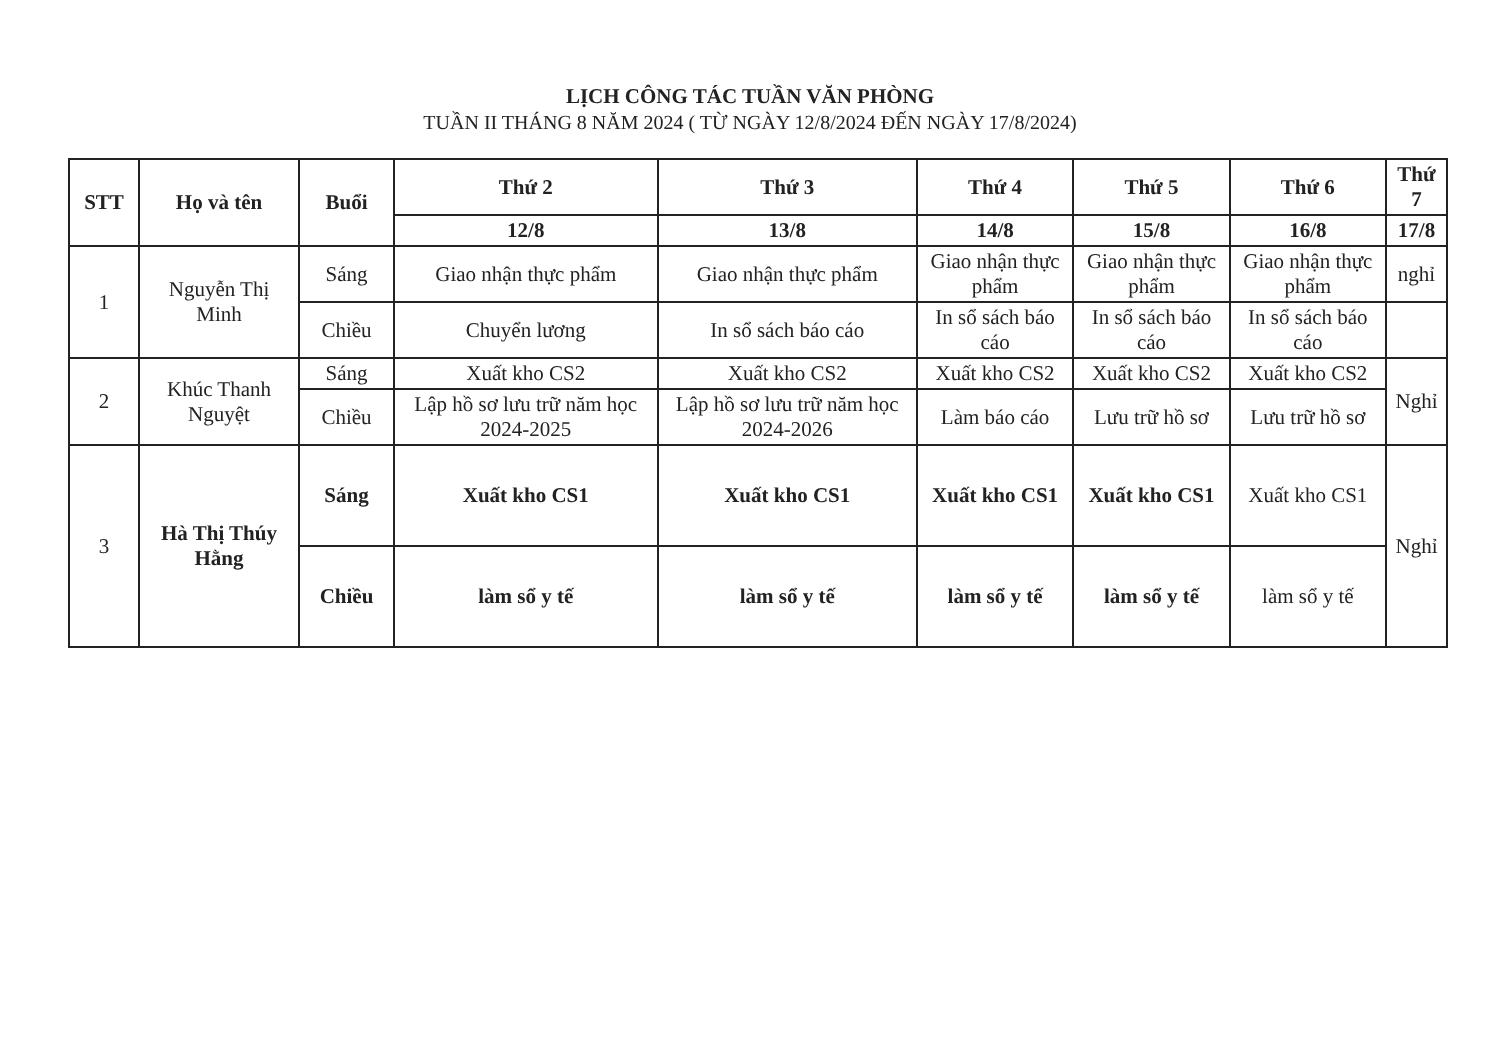LỊCH CÔNG TÁC TUẦN VĂN PHÒNG
TUẦN II THÁNG 8 NĂM 2024 ( TỪ NGÀY 12/8/2024 ĐẾN NGÀY 17/8/2024)
| STT | Họ và tên | Buổi | Thứ 2 | Thứ 3 | Thứ 4 | Thứ 5 | Thứ 6 | Thứ 7 |
| --- | --- | --- | --- | --- | --- | --- | --- | --- |
| | | | 12/8 | 13/8 | 14/8 | 15/8 | 16/8 | 17/8 |
| 1 | Nguyễn Thị Minh | Sáng | Giao nhận thực phẩm | Giao nhận thực phẩm | Giao nhận thực phẩm | Giao nhận thực phẩm | Giao nhận thực phẩm | nghỉ |
| | | Chiều | Chuyển lương | In sổ sách báo cáo | In sổ sách báo cáo | In sổ sách báo cáo | In sổ sách báo cáo | |
| 2 | Khúc Thanh Nguyệt | Sáng | Xuất kho CS2 | Xuất kho CS2 | Xuất kho CS2 | Xuất kho CS2 | Xuất kho CS2 | Nghỉ |
| | | Chiều | Lập hồ sơ lưu trữ năm học 2024-2025 | Lập hồ sơ lưu trữ năm học 2024-2026 | Làm báo cáo | Lưu trữ hồ sơ | Lưu trữ hồ sơ | |
| 3 | Hà Thị Thúy Hằng | Sáng | Xuất kho CS1 | Xuất kho CS1 | Xuất kho CS1 | Xuất kho CS1 | Xuất kho CS1 | Nghỉ |
| | | Chiều | làm sổ y tế | làm sổ y tế | làm sổ y tế | làm sổ y tế | làm sổ y tế | |